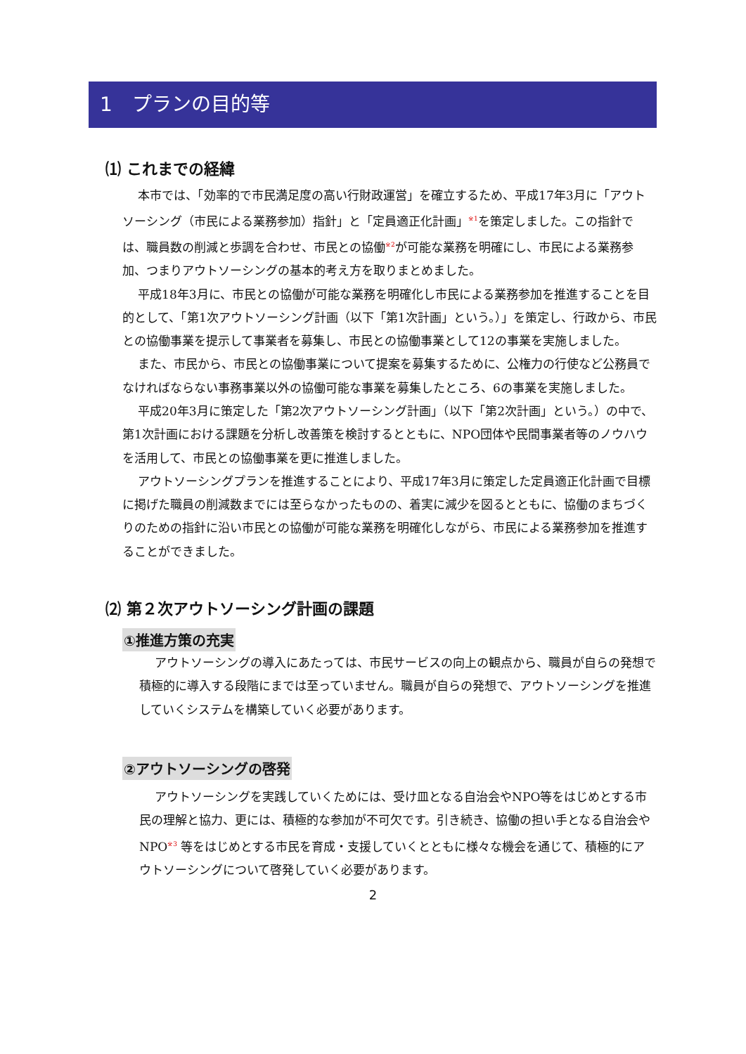1　プランの目的等
⑴ これまでの経緯
本市では、「効率的で市民満足度の高い行財政運営」を確立するため、平成17年3月に「アウトソーシング（市民による業務参加）指針」と「定員適正化計画」<sup>※1</sup>を策定しました。この指針では、職員数の削減と歩調を合わせ、市民との協働<sup>※2</sup>が可能な業務を明確にし、市民による業務参加、つまりアウトソーシングの基本的考え方を取りまとめました。
平成18年3月に、市民との協働が可能な業務を明確化し市民による業務参加を推進することを目的として、「第1次アウトソーシング計画（以下「第1次計画」という。）」を策定し、行政から、市民との協働事業を提示して事業者を募集し、市民との協働事業として12の事業を実施しました。
また、市民から、市民との協働事業について提案を募集するために、公権力の行使など公務員でなければならない事務事業以外の協働可能な事業を募集したところ、6の事業を実施しました。
平成20年3月に策定した「第2次アウトソーシング計画」（以下「第2次計画」という。）の中で、第1次計画における課題を分析し改善策を検討するとともに、NPO団体や民間事業者等のノウハウを活用して、市民との協働事業を更に推進しました。
アウトソーシングプランを推進することにより、平成17年3月に策定した定員適正化計画で目標に掲げた職員の削減数までには至らなかったものの、着実に減少を図るとともに、協働のまちづくりのための指針に沿い市民との協働が可能な業務を明確化しながら、市民による業務参加を推進することができました。
⑵ 第２次アウトソーシング計画の課題
①推進方策の充実
アウトソーシングの導入にあたっては、市民サービスの向上の観点から、職員が自らの発想で積極的に導入する段階にまでは至っていません。職員が自らの発想で、アウトソーシングを推進していくシステムを構築していく必要があります。
②アウトソーシングの啓発
アウトソーシングを実践していくためには、受け皿となる自治会やNPO等をはじめとする市民の理解と協力、更には、積極的な参加が不可欠です。引き続き、協働の担い手となる自治会やNPO<sup>※3</sup> 等をはじめとする市民を育成・支援していくとともに様々な機会を通じて、積極的にアウトソーシングについて啓発していく必要があります。
2